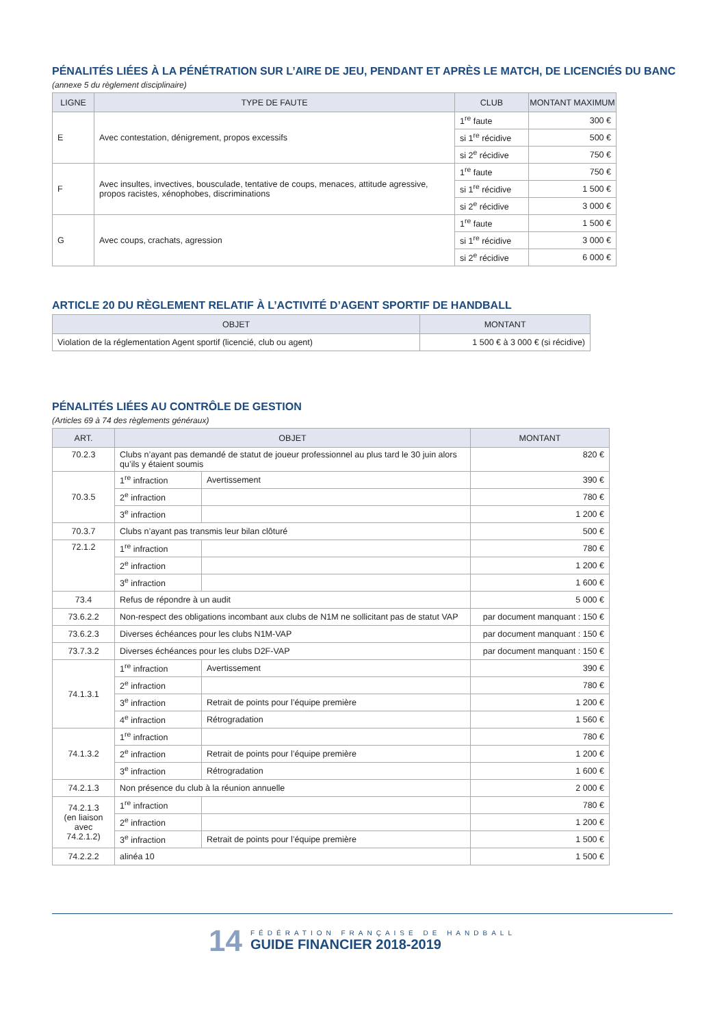PÉNALITÉS LIÉES À LA PÉNÉTRATION SUR L’AIRE DE JEU, PENDANT ET APRÈS LE MATCH, DE LICENCIÉS DU BANC
(annexe 5 du règlement disciplinaire)
| LIGNE | TYPE DE FAUTE | CLUB | MONTANT MAXIMUM |
| --- | --- | --- | --- |
| E | Avec contestation, dénigrement, propos excessifs | 1<sup>re</sup> faute | 300 € |
| | | si 1<sup>re</sup> récidive | 500 € |
| | | si 2<sup>e</sup> récidive | 750 € |
| F | Avec insultes, invectives, bousculade, tentative de coups, menaces, attitude agressive, propos racistes, xénophobes, discriminations | 1<sup>re</sup> faute | 750 € |
| | | si 1<sup>re</sup> récidive | 1 500 € |
| | | si 2<sup>e</sup> récidive | 3 000 € |
| G | Avec coups, crachats, agression | 1<sup>re</sup> faute | 1 500 € |
| | | si 1<sup>re</sup> récidive | 3 000 € |
| | | si 2<sup>e</sup> récidive | 6 000 € |
ARTICLE 20 DU RÈGLEMENT RELATIF À L’ACTIVITÉ D’AGENT SPORTIF DE HANDBALL
| OBJET | MONTANT |
| --- | --- |
| Violation de la réglementation Agent sportif (licencié, club ou agent) | 1 500 € à 3 000 € (si récidive) |
PÉNALITÉS LIÉES AU CONTRÔLE DE GESTION
(Articles 69 à 74 des règlements généraux)
| ART. | OBJET | | MONTANT |
| --- | --- | --- | --- |
| 70.2.3 | Clubs n’ayant pas demandé de statut de joueur professionnel au plus tard le 30 juin alors qu’ils y étaient soumis | | 820 € |
| 70.3.5 | 1<sup>re</sup> infraction | Avertissement | 390 € |
| | 2<sup>e</sup> infraction | | 780 € |
| | 3<sup>e</sup> infraction | | 1 200 € |
| 70.3.7 | Clubs n’ayant pas transmis leur bilan clôturé | | 500 € |
| 72.1.2 | 1<sup>re</sup> infraction | | 780 € |
| | 2<sup>e</sup> infraction | | 1 200 € |
| | 3<sup>e</sup> infraction | | 1 600 € |
| 73.4 | Refus de répondre à un audit | | 5 000 € |
| 73.6.2.2 | Non-respect des obligations incombant aux clubs de N1M ne sollicitant pas de statut VAP | | par document manquant : 150 € |
| 73.6.2.3 | Diverses échéances pour les clubs N1M-VAP | | par document manquant : 150 € |
| 73.7.3.2 | Diverses échéances pour les clubs D2F-VAP | | par document manquant : 150 € |
| 74.1.3.1 | 1<sup>re</sup> infraction | Avertissement | 390 € |
| | 2<sup>e</sup> infraction | | 780 € |
| | 3<sup>e</sup> infraction | Retrait de points pour l’équipe première | 1 200 € |
| | 4<sup>e</sup> infraction | Rétrogradation | 1 560 € |
| 74.1.3.2 | 1<sup>re</sup> infraction | | 780 € |
| | 2<sup>e</sup> infraction | Retrait de points pour l’équipe première | 1 200 € |
| | 3<sup>e</sup> infraction | Rétrogradation | 1 600 € |
| 74.2.1.3 | Non présence du club à la réunion annuelle | | 2 000 € |
| 74.2.1.3 (en liaison avec 74.2.1.2) | 1<sup>re</sup> infraction | | 780 € |
| | 2<sup>e</sup> infraction | | 1 200 € |
| | 3<sup>e</sup> infraction | Retrait de points pour l’équipe première | 1 500 € |
| 74.2.2.2 | alinéa 10 | | 1 500 € |
14
FÉDÉRATION FRANÇAISE DE HANDBALL
GUIDE FINANCIER 2018-2019